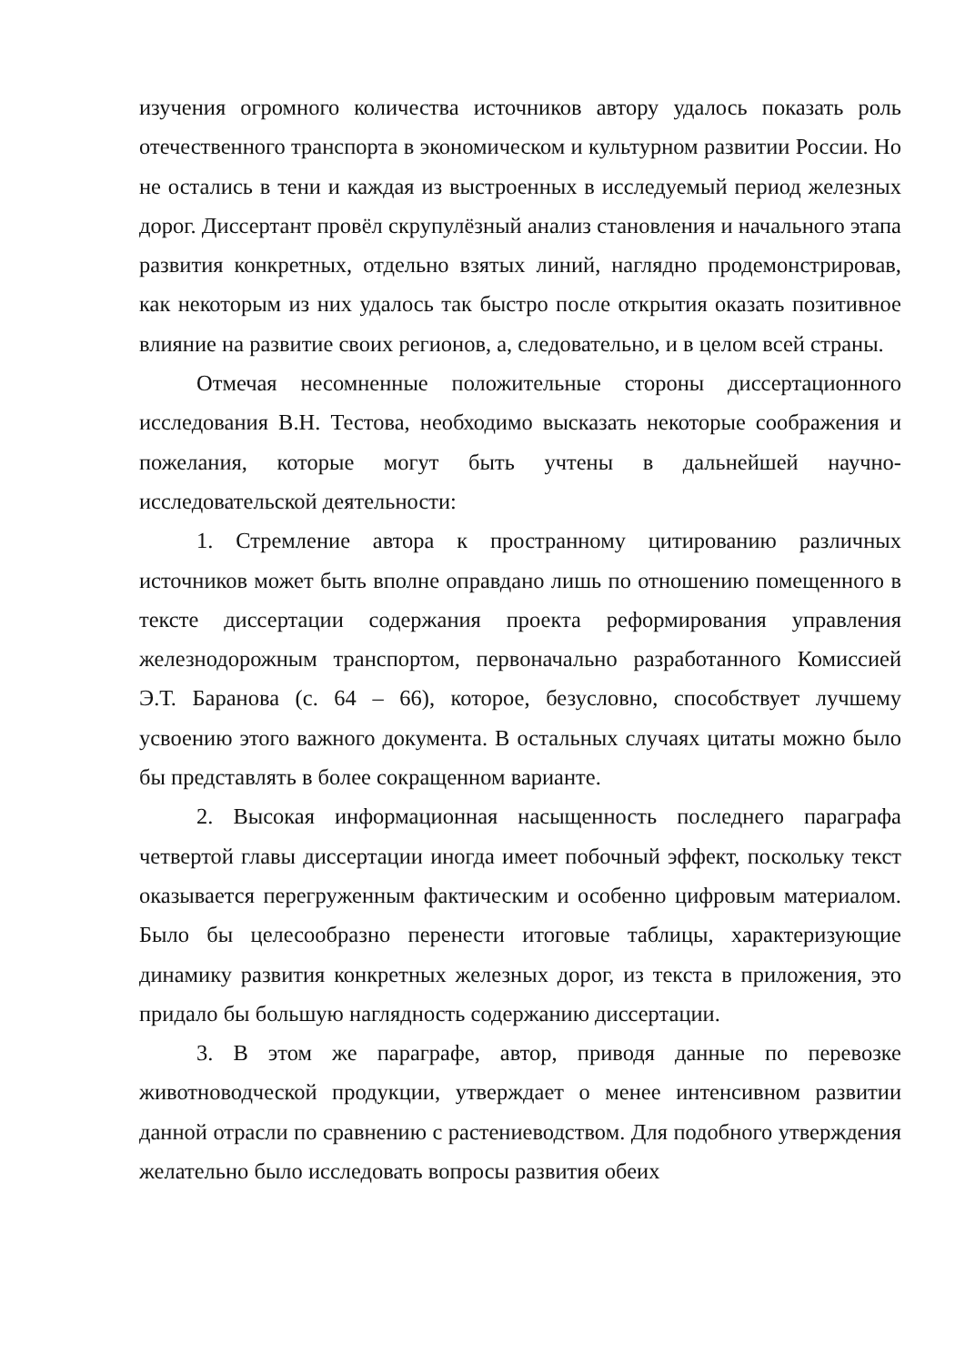изучения огромного количества источников автору удалось показать роль отечественного транспорта в экономическом и культурном развитии России. Но не остались в тени и каждая из выстроенных в исследуемый период железных дорог. Диссертант провёл скрупулёзный анализ становления и начального этапа развития конкретных, отдельно взятых линий, наглядно продемонстрировав, как некоторым из них удалось так быстро после открытия оказать позитивное влияние на развитие своих регионов, а, следовательно, и в целом всей страны.
Отмечая несомненные положительные стороны диссертационного исследования В.Н. Тестова, необходимо высказать некоторые соображения и пожелания, которые могут быть учтены в дальнейшей научно-исследовательской деятельности:
1. Стремление автора к пространному цитированию различных источников может быть вполне оправдано лишь по отношению помещенного в тексте диссертации содержания проекта реформирования управления железнодорожным транспортом, первоначально разработанного Комиссией Э.Т. Баранова (с. 64 – 66), которое, безусловно, способствует лучшему усвоению этого важного документа. В остальных случаях цитаты можно было бы представлять в более сокращенном варианте.
2. Высокая информационная насыщенность последнего параграфа четвертой главы диссертации иногда имеет побочный эффект, поскольку текст оказывается перегруженным фактическим и особенно цифровым материалом. Было бы целесообразно перенести итоговые таблицы, характеризующие динамику развития конкретных железных дорог, из текста в приложения, это придало бы большую наглядность содержанию диссертации.
3. В этом же параграфе, автор, приводя данные по перевозке животноводческой продукции, утверждает о менее интенсивном развитии данной отрасли по сравнению с растениеводством. Для подобного утверждения желательно было исследовать вопросы развития обеих